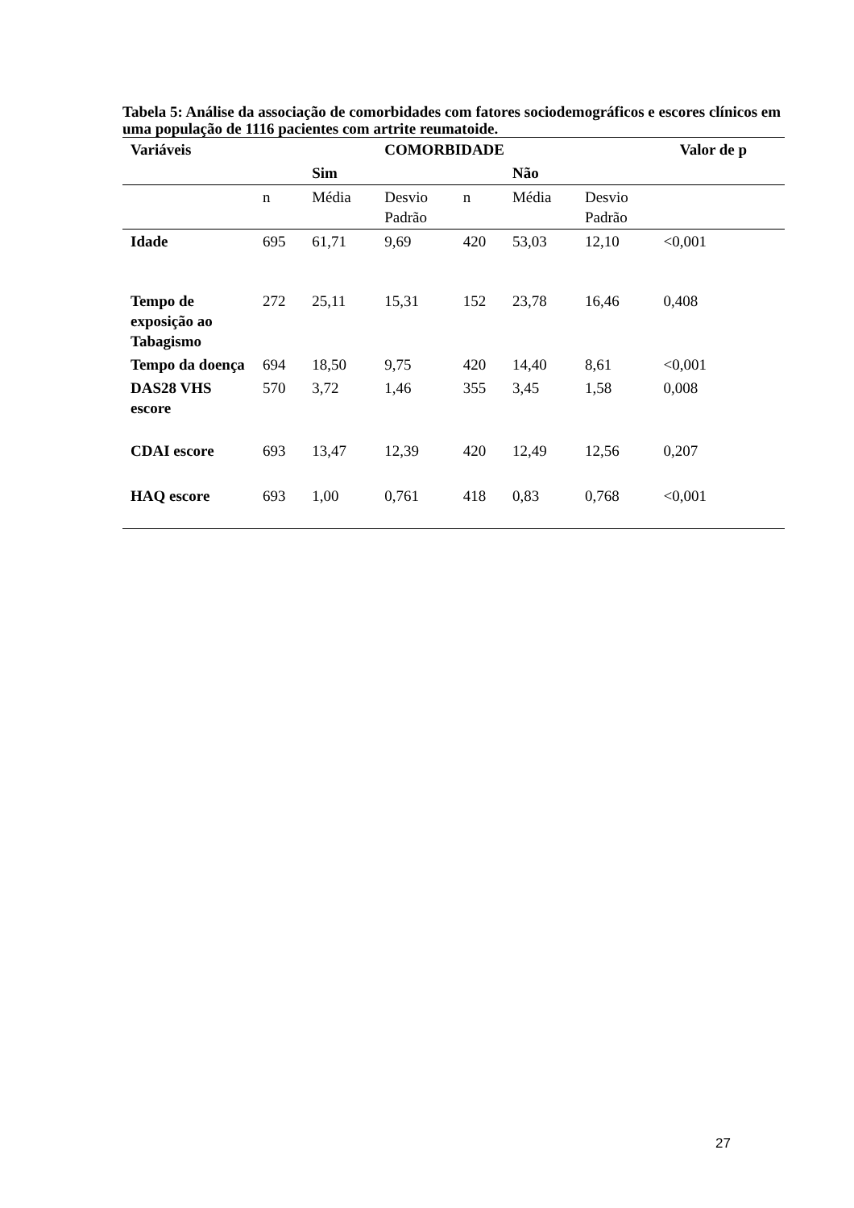Tabela 5: Análise da associação de comorbidades com fatores sociodemográficos e escores clínicos em uma população de 1116 pacientes com artrite reumatoide.
| Variáveis | | | COMORBIDADE | | | | | Valor de p |
| --- | --- | --- | --- | --- | --- | --- | --- | --- |
| | | Sim | | | Não | | | |
| | n | Média | Desvio Padrão | n | Média | Desvio Padrão | | |
| Idade | 695 | 61,71 | 9,69 | 420 | 53,03 | 12,10 | <0,001 | |
| Tempo de exposição ao Tabagismo | 272 | 25,11 | 15,31 | 152 | 23,78 | 16,46 | 0,408 | |
| Tempo da doença | 694 | 18,50 | 9,75 | 420 | 14,40 | 8,61 | <0,001 | |
| DAS28 VHS escore | 570 | 3,72 | 1,46 | 355 | 3,45 | 1,58 | 0,008 | |
| CDAI escore | 693 | 13,47 | 12,39 | 420 | 12,49 | 12,56 | 0,207 | |
| HAQ escore | 693 | 1,00 | 0,761 | 418 | 0,83 | 0,768 | <0,001 | |
27